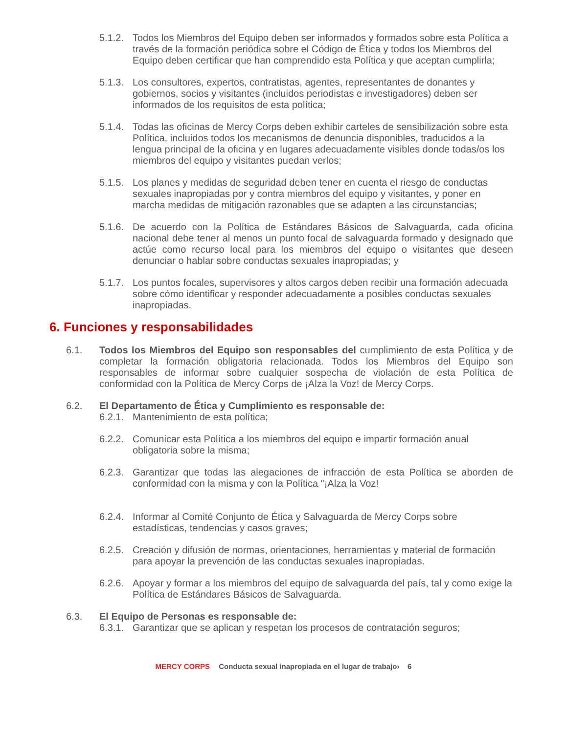5.1.2. Todos los Miembros del Equipo deben ser informados y formados sobre esta Política a través de la formación periódica sobre el Código de Ética y todos los Miembros del Equipo deben certificar que han comprendido esta Política y que aceptan cumplirla;
5.1.3. Los consultores, expertos, contratistas, agentes, representantes de donantes y gobiernos, socios y visitantes (incluidos periodistas e investigadores) deben ser informados de los requisitos de esta política;
5.1.4. Todas las oficinas de Mercy Corps deben exhibir carteles de sensibilización sobre esta Política, incluidos todos los mecanismos de denuncia disponibles, traducidos a la lengua principal de la oficina y en lugares adecuadamente visibles donde todas/os los miembros del equipo y visitantes puedan verlos;
5.1.5. Los planes y medidas de seguridad deben tener en cuenta el riesgo de conductas sexuales inapropiadas por y contra miembros del equipo y visitantes, y poner en marcha medidas de mitigación razonables que se adapten a las circunstancias;
5.1.6. De acuerdo con la Política de Estándares Básicos de Salvaguarda, cada oficina nacional debe tener al menos un punto focal de salvaguarda formado y designado que actúe como recurso local para los miembros del equipo o visitantes que deseen denunciar o hablar sobre conductas sexuales inapropiadas; y
5.1.7. Los puntos focales, supervisores y altos cargos deben recibir una formación adecuada sobre cómo identificar y responder adecuadamente a posibles conductas sexuales inapropiadas.
6. Funciones y responsabilidades
6.1. Todos los Miembros del Equipo son responsables del cumplimiento de esta Política y de completar la formación obligatoria relacionada. Todos los Miembros del Equipo son responsables de informar sobre cualquier sospecha de violación de esta Política de conformidad con la Política de Mercy Corps de ¡Alza la Voz! de Mercy Corps.
6.2. El Departamento de Ética y Cumplimiento es responsable de:
6.2.1. Mantenimiento de esta política;
6.2.2. Comunicar esta Política a los miembros del equipo e impartir formación anual obligatoria sobre la misma;
6.2.3. Garantizar que todas las alegaciones de infracción de esta Política se aborden de conformidad con la misma y con la Política "¡Alza la Voz!
6.2.4. Informar al Comité Conjunto de Ética y Salvaguarda de Mercy Corps sobre estadísticas, tendencias y casos graves;
6.2.5. Creación y difusión de normas, orientaciones, herramientas y material de formación para apoyar la prevención de las conductas sexuales inapropiadas.
6.2.6. Apoyar y formar a los miembros del equipo de salvaguarda del país, tal y como exige la Política de Estándares Básicos de Salvaguarda.
6.3. El Equipo de Personas es responsable de:
6.3.1. Garantizar que se aplican y respetan los procesos de contratación seguros;
MERCY CORPS Conducta sexual inapropiada en el lugar de trabajo› 6